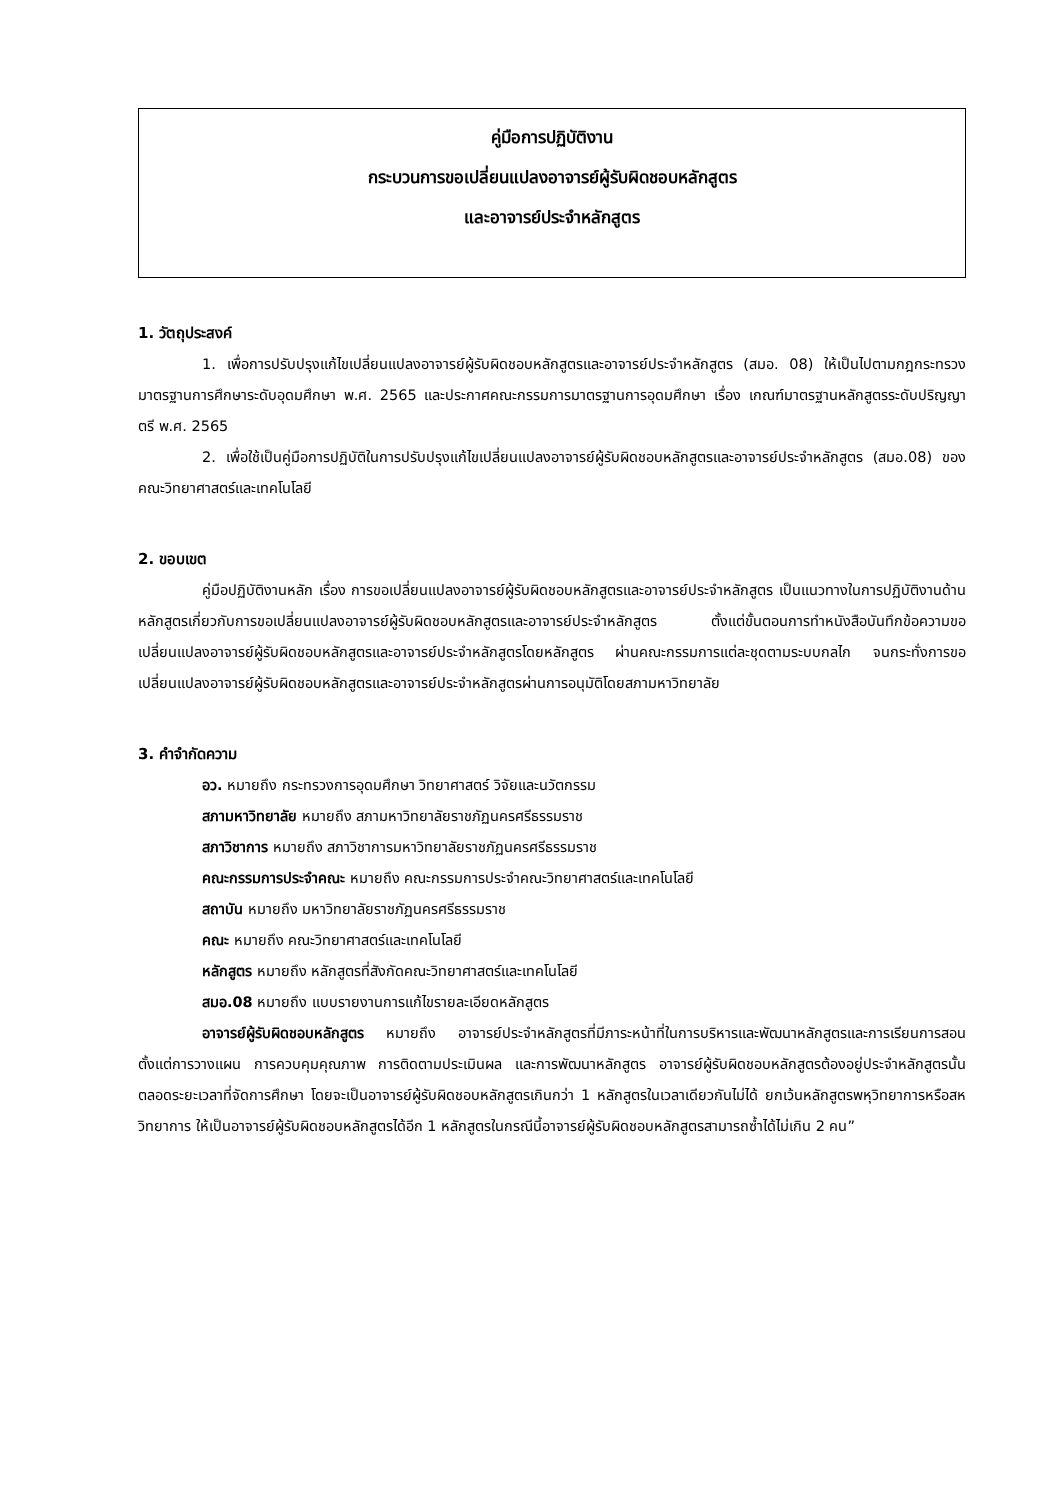คู่มือการปฏิบัติงาน
กระบวนการขอเปลี่ยนแปลงอาจารย์ผู้รับผิดชอบหลักสูตร
และอาจารย์ประจำหลักสูตร
1. วัตถุประสงค์
1. เพื่อการปรับปรุงแก้ไขเปลี่ยนแปลงอาจารย์ผู้รับผิดชอบหลักสูตรและอาจารย์ประจำหลักสูตร (สมอ. 08) ให้เป็นไปตามกฎกระทรวงมาตรฐานการศึกษาระดับอุดมศึกษา พ.ศ. 2565 และประกาศคณะกรรมการมาตรฐานการอุดมศึกษา เรื่อง เกณฑ์มาตรฐานหลักสูตรระดับปริญญาตรี พ.ศ. 2565
2. เพื่อใช้เป็นคู่มือการปฏิบัติในการปรับปรุงแก้ไขเปลี่ยนแปลงอาจารย์ผู้รับผิดชอบหลักสูตรและอาจารย์ประจำหลักสูตร (สมอ.08) ของคณะวิทยาศาสตร์และเทคโนโลยี
2. ขอบเขต
คู่มือปฏิบัติงานหลัก เรื่อง การขอเปลี่ยนแปลงอาจารย์ผู้รับผิดชอบหลักสูตรและอาจารย์ประจำหลักสูตร เป็นแนวทางในการปฏิบัติงานด้านหลักสูตรเกี่ยวกับการขอเปลี่ยนแปลงอาจารย์ผู้รับผิดชอบหลักสูตรและอาจารย์ประจำหลักสูตร ตั้งแต่ขั้นตอนการทำหนังสือบันทึกข้อความขอเปลี่ยนแปลงอาจารย์ผู้รับผิดชอบหลักสูตรและอาจารย์ประจำหลักสูตรโดยหลักสูตร ผ่านคณะกรรมการแต่ละชุดตามระบบกลไก จนกระทั่งการขอเปลี่ยนแปลงอาจารย์ผู้รับผิดชอบหลักสูตรและอาจารย์ประจำหลักสูตรผ่านการอนุมัติโดยสภามหาวิทยาลัย
3. คำจำกัดความ
อว. หมายถึง กระทรวงการอุดมศึกษา วิทยาศาสตร์ วิจัยและนวัตกรรม
สภามหาวิทยาลัย หมายถึง สภามหาวิทยาลัยราชภัฏนครศรีธรรมราช
สภาวิชาการ หมายถึง สภาวิชาการมหาวิทยาลัยราชภัฏนครศรีธรรมราช
คณะกรรมการประจำคณะ หมายถึง คณะกรรมการประจำคณะวิทยาศาสตร์และเทคโนโลยี
สถาบัน หมายถึง มหาวิทยาลัยราชภัฏนครศรีธรรมราช
คณะ หมายถึง คณะวิทยาศาสตร์และเทคโนโลยี
หลักสูตร หมายถึง หลักสูตรที่สังกัดคณะวิทยาศาสตร์และเทคโนโลยี
สมอ.08 หมายถึง แบบรายงานการแก้ไขรายละเอียดหลักสูตร
อาจารย์ผู้รับผิดชอบหลักสูตร หมายถึง อาจารย์ประจำหลักสูตรที่มีภาระหน้าที่ในการบริหารและพัฒนาหลักสูตรและการเรียนการสอน ตั้งแต่การวางแผน การควบคุมคุณภาพ การติดตามประเมินผล และการพัฒนาหลักสูตร อาจารย์ผู้รับผิดชอบหลักสูตรต้องอยู่ประจำหลักสูตรนั้นตลอดระยะเวลาที่จัดการศึกษา โดยจะเป็นอาจารย์ผู้รับผิดชอบหลักสูตรเกินกว่า 1 หลักสูตรในเวลาเดียวกันไม่ได้ ยกเว้นหลักสูตรพหุวิทยาการหรือสหวิทยาการ ให้เป็นอาจารย์ผู้รับผิดชอบหลักสูตรได้อีก 1 หลักสูตรในกรณีนี้อาจารย์ผู้รับผิดชอบหลักสูตรสามารถซ้ำได้ไม่เกิน 2 คน”